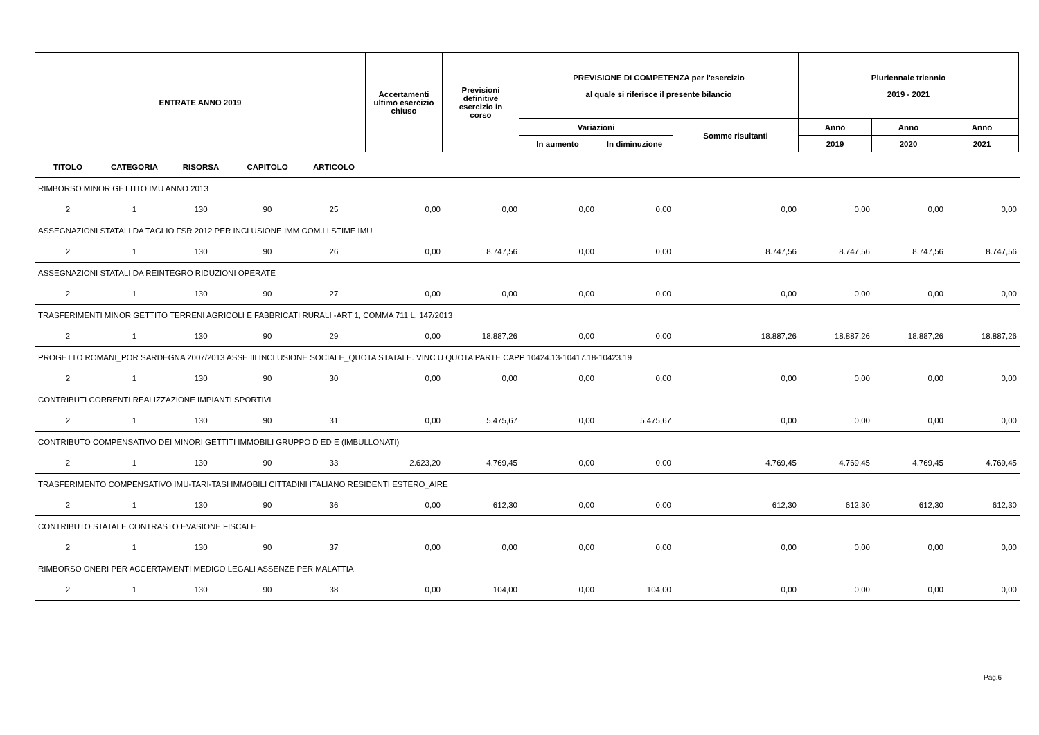| ENTRATE ANNO 2019 | Accertamenti ultimo esercizio chiuso | Previsioni definitive esercizio in corso | PREVISIONE DI COMPETENZA per l'esercizio al quale si riferisce il presente bilancio | | | Pluriennale triennio 2019 - 2021 | | |
| --- | --- | --- | --- | --- | --- | --- | --- | --- |
| | | | Variazioni | | Somme risultanti | Anno | Anno | Anno |
| | | | In aumento | In diminuzione | | 2019 | 2020 | 2021 |
| TITOLO | CATEGORIA | RISORSA | CAPITOLO | ARTICOLO | | | | | | | | |
| --- | --- | --- | --- | --- | --- | --- | --- | --- | --- | --- | --- | --- |
| RIMBORSO MINOR GETTITO IMU ANNO 2013 | | | | | | | | | | | | |
| 2 | 1 | 130 | 90 | 25 | 0,00 | 0,00 | 0,00 | 0,00 | 0,00 | 0,00 | 0,00 | 0,00 |
| ASSEGNAZIONI STATALI DA TAGLIO FSR 2012 PER INCLUSIONE IMM COM.LI STIME IMU | | | | | | | | | | | | |
| 2 | 1 | 130 | 90 | 26 | 0,00 | 8.747,56 | 0,00 | 0,00 | 8.747,56 | 8.747,56 | 8.747,56 | 8.747,56 |
| ASSEGNAZIONI STATALI DA REINTEGRO RIDUZIONI OPERATE | | | | | | | | | | | | |
| 2 | 1 | 130 | 90 | 27 | 0,00 | 0,00 | 0,00 | 0,00 | 0,00 | 0,00 | 0,00 | 0,00 |
| TRASFERIMENTI MINOR GETTITO TERRENI AGRICOLI E FABBRICATI RURALI -ART 1, COMMA 711 L. 147/2013 | | | | | | | | | | | | |
| 2 | 1 | 130 | 90 | 29 | 0,00 | 18.887,26 | 0,00 | 0,00 | 18.887,26 | 18.887,26 | 18.887,26 | 18.887,26 |
| PROGETTO ROMANI_POR SARDEGNA 2007/2013 ASSE III INCLUSIONE SOCIALE_QUOTA STATALE. VINC U QUOTA PARTE CAPP 10424.13-10417.18-10423.19 | | | | | | | | | | | | |
| 2 | 1 | 130 | 90 | 30 | 0,00 | 0,00 | 0,00 | 0,00 | 0,00 | 0,00 | 0,00 | 0,00 |
| CONTRIBUTI CORRENTI REALIZZAZIONE IMPIANTI SPORTIVI | | | | | | | | | | | | |
| 2 | 1 | 130 | 90 | 31 | 0,00 | 5.475,67 | 0,00 | 5.475,67 | 0,00 | 0,00 | 0,00 | 0,00 |
| CONTRIBUTO COMPENSATIVO DEI MINORI GETTITI IMMOBILI GRUPPO D ED E (IMBULLONATI) | | | | | | | | | | | | |
| 2 | 1 | 130 | 90 | 33 | 2.623,20 | 4.769,45 | 0,00 | 0,00 | 4.769,45 | 4.769,45 | 4.769,45 | 4.769,45 |
| TRASFERIMENTO COMPENSATIVO IMU-TARI-TASI IMMOBILI CITTADINI ITALIANO RESIDENTI ESTERO_AIRE | | | | | | | | | | | | |
| 2 | 1 | 130 | 90 | 36 | 0,00 | 612,30 | 0,00 | 0,00 | 612,30 | 612,30 | 612,30 | 612,30 |
| CONTRIBUTO STATALE CONTRASTO EVASIONE FISCALE | | | | | | | | | | | | |
| 2 | 1 | 130 | 90 | 37 | 0,00 | 0,00 | 0,00 | 0,00 | 0,00 | 0,00 | 0,00 | 0,00 |
| RIMBORSO ONERI PER ACCERTAMENTI MEDICO LEGALI ASSENZE PER MALATTIA | | | | | | | | | | | | |
| 2 | 1 | 130 | 90 | 38 | 0,00 | 104,00 | 0,00 | 104,00 | 0,00 | 0,00 | 0,00 | 0,00 |
Pag.6